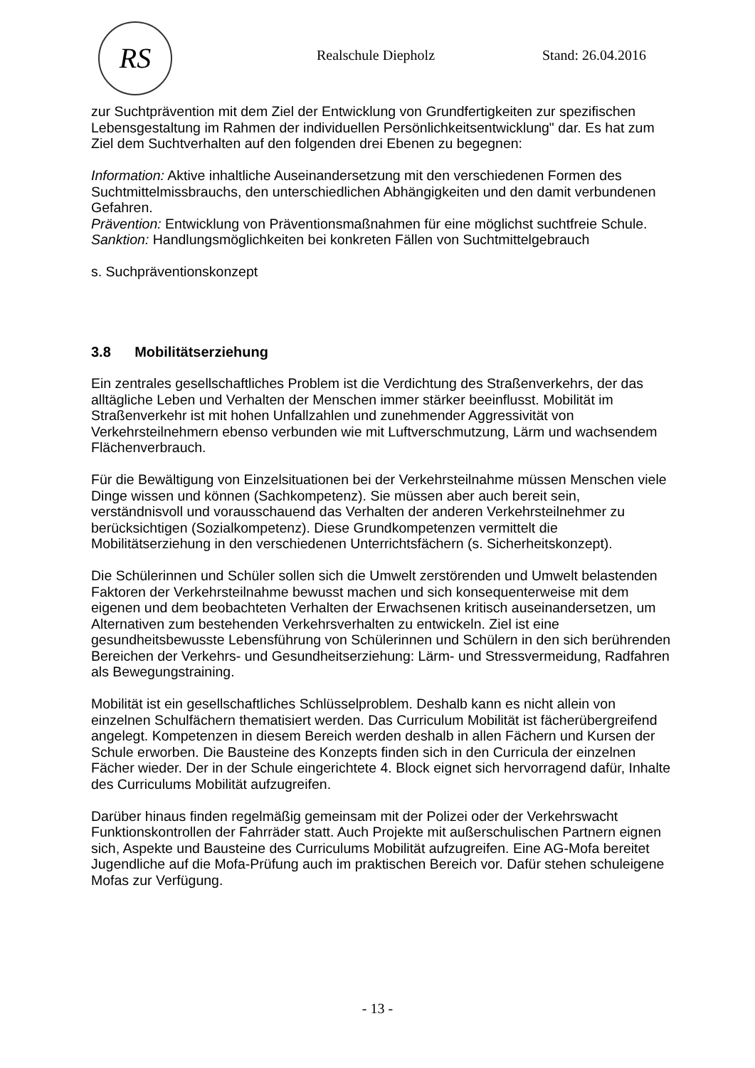RS
Realschule Diepholz Stand: 26.04.2016
zur Suchtprävention mit dem Ziel der Entwicklung von Grundfertigkeiten zur spezifi­schen Lebensgestaltung im Rahmen der individuellen Persönlichkeitsentwicklung" dar. Es hat zum Ziel dem Suchtverhalten auf den folgenden drei Ebenen zu begegnen:
Information: Aktive inhaltliche Auseinandersetzung mit den verschiedenen Formen des Suchtmittelmissbrauchs, den unterschiedlichen Abhängigkeiten und den damit verbundenen Gefahren.
Prävention: Entwicklung von Präventionsmaßnahmen für eine möglichst suchtfreie Schule.
Sanktion: Handlungsmöglichkeiten bei konkreten Fällen von Suchtmittelgebrauch
s. Suchpräventionskonzept
3.8 Mobilitätserziehung
Ein zentrales gesellschaftliches Problem ist die Verdichtung des Straßenverkehrs, der das alltägliche Leben und Verhalten der Menschen immer stärker beeinflusst. Mobilität im Straßenverkehr ist mit hohen Unfallzahlen und zunehmender Aggressivität von Verkehrsteilnehmern ebenso verbunden wie mit Luftverschmutzung, Lärm und wach­sendem Flächenverbrauch.
Für die Bewältigung von Einzelsituationen bei der Verkehrsteilnahme müssen Men­schen viele Dinge wissen und können (Sachkompetenz). Sie müssen aber auch bereit sein, verständnisvoll und vorausschauend das Verhalten der anderen Verkehrsteil­nehmer zu berücksichtigen (Sozialkompetenz). Diese Grundkompetenzen vermittelt die Mobilitätserziehung in den verschiedenen Unterrichtsfächern (s. Sicherheitskon­zept).
Die Schülerinnen und Schüler sollen sich die Umwelt zerstörenden und Umwelt belas­tenden Faktoren der Verkehrsteilnahme bewusst machen und sich konsequenterweise mit dem eigenen und dem beobachteten Verhalten der Erwachsenen kritisch ausei­nandersetzen, um Alternativen zum bestehenden Verkehrsverhalten zu entwickeln. Ziel ist eine gesundheitsbewusste Lebensführung von Schülerinnen und Schülern in den sich berührenden Bereichen der Verkehrs- und Gesundheitserziehung: Lärm- und Stressvermeidung, Radfahren als Bewegungstraining.
Mobilität ist ein gesellschaftliches Schlüsselproblem. Deshalb kann es nicht allein von einzelnen Schulfächern thematisiert werden. Das Curriculum Mobilität ist fächerüber­greifend angelegt. Kompetenzen in diesem Bereich werden deshalb in allen Fächern und Kursen der Schule erworben. Die Bausteine des Konzepts finden sich in den Cur­ricula der einzelnen Fächer wieder. Der in der Schule eingerichtete 4. Block eignet sich hervorragend dafür, Inhalte des Curriculums Mobilität aufzugreifen.
Darüber hinaus finden regelmäßig gemeinsam mit der Polizei oder der Verkehrswacht Funktionskontrollen der Fahrräder statt. Auch Projekte mit außerschulischen Partnern eignen sich, Aspekte und Bausteine des Curriculums Mobilität aufzugreifen. Eine AG-Mofa bereitet Jugendliche auf die Mofa-Prüfung auch im praktischen Bereich vor. Da­für stehen schuleigene Mofas zur Verfügung.
- 13 -